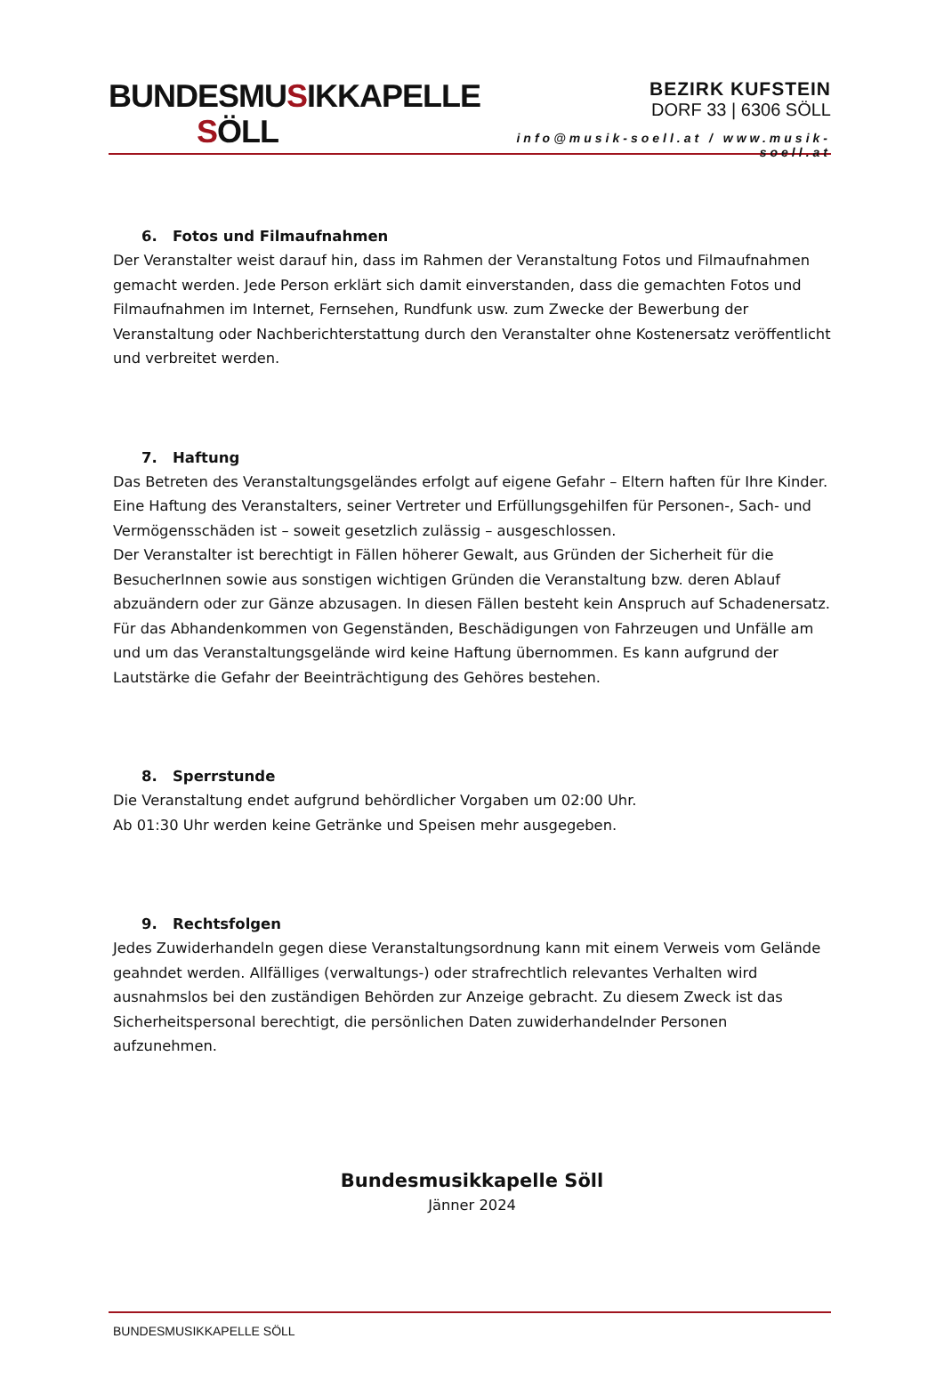BUNDESMUSIKKAPELLE
SÖLL
BEZIRK KUFSTEIN
DORF 33 | 6306 SÖLL
info@musik-soell.at / www.musik-soell.at
6. Fotos und Filmaufnahmen
Der Veranstalter weist darauf hin, dass im Rahmen der Veranstaltung Fotos und Filmaufnahmen gemacht werden. Jede Person erklärt sich damit einverstanden, dass die gemachten Fotos und Filmaufnahmen im Internet, Fernsehen, Rundfunk usw. zum Zwecke der Bewerbung der Veranstaltung oder Nachberichterstattung durch den Veranstalter ohne Kostenersatz veröffentlicht und verbreitet werden.
7. Haftung
Das Betreten des Veranstaltungsgeländes erfolgt auf eigene Gefahr – Eltern haften für Ihre Kinder. Eine Haftung des Veranstalters, seiner Vertreter und Erfüllungsgehilfen für Personen-, Sach- und Vermögensschäden ist – soweit gesetzlich zulässig – ausgeschlossen.
Der Veranstalter ist berechtigt in Fällen höherer Gewalt, aus Gründen der Sicherheit für die BesucherInnen sowie aus sonstigen wichtigen Gründen die Veranstaltung bzw. deren Ablauf abzuändern oder zur Gänze abzusagen. In diesen Fällen besteht kein Anspruch auf Schadenersatz. Für das Abhandenkommen von Gegenständen, Beschädigungen von Fahrzeugen und Unfälle am und um das Veranstaltungsgelände wird keine Haftung übernommen. Es kann aufgrund der Lautstärke die Gefahr der Beeinträchtigung des Gehöres bestehen.
8. Sperrstunde
Die Veranstaltung endet aufgrund behördlicher Vorgaben um 02:00 Uhr.
Ab 01:30 Uhr werden keine Getränke und Speisen mehr ausgegeben.
9. Rechtsfolgen
Jedes Zuwiderhandeln gegen diese Veranstaltungsordnung kann mit einem Verweis vom Gelände geahndet werden. Allfälliges (verwaltungs-) oder strafrechtlich relevantes Verhalten wird ausnahmslos bei den zuständigen Behörden zur Anzeige gebracht. Zu diesem Zweck ist das Sicherheitspersonal berechtigt, die persönlichen Daten zuwiderhandelnder Personen aufzunehmen.
Bundesmusikkapelle Söll
Jänner 2024
BUNDESMUSIKKAPELLE SÖLL